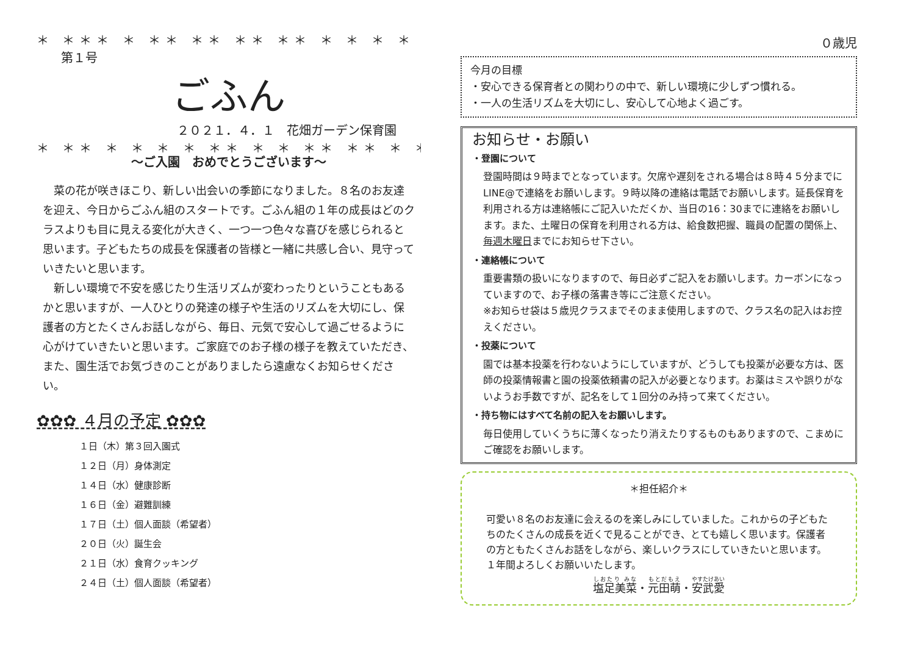＊ ＊＊＊ ＊ ＊＊ ＊＊ ＊＊ ＊＊ ＊ ＊ ＊ ＊ ＊＊ ＊
第１号
ごふん
２０２１．４．１　花畑ガーデン保育園
＊ ＊＊ ＊ ＊ ＊ ＊ ＊＊ ＊ ＊ ＊＊ ＊＊ ＊ ＊＊＊ ＊
～ご入園　おめでとうございます～
菜の花が咲きほこり、新しい出会いの季節になりました。８名のお友達を迎え、今日からごふん組のスタートです。ごふん組の１年の成長はどのクラスよりも目に見える変化が大きく、一つ一つ色々な喜びを感じられると思います。子どもたちの成長を保護者の皆様と一緒に共感し合い、見守っていきたいと思います。
新しい環境で不安を感じたり生活リズムが変わったりということもあるかと思いますが、一人ひとりの発達の様子や生活のリズムを大切にし、保護者の方とたくさんお話しながら、毎日、元気で安心して過ごせるように心がけていきたいと思います。ご家庭でのお子様の様子を教えていただき、また、園生活でお気づきのことがありましたら遠慮なくお知らせください。
✿✿✿ ４月の予定 ✿✿✿
１日（木）第３回入園式
１２日（月）身体測定
１４日（水）健康診断
１６日（金）避難訓練
１７日（土）個人面談（希望者）
２０日（火）誕生会
２１日（水）食育クッキング
２４日（土）個人面談（希望者）
０歳児
今月の目標
・安心できる保育者との関わりの中で、新しい環境に少しずつ慣れる。
・一人の生活リズムを大切にし、安心して心地よく過ごす。
お知らせ・お願い
・登園について
登園時間は９時までとなっています。欠席や遅刻をされる場合は８時４５分までに LINE@で連絡をお願いします。９時以降の連絡は電話でお願いします。延長保育を利用される方は連絡帳にご記入いただくか、当日の16：30までに連絡をお願いします。また、土曜日の保育を利用される方は、給食数把握、職員の配置の関係上、毎週木曜日までにお知らせ下さい。
・連絡帳について
重要書類の扱いになりますので、毎日必ずご記入をお願いします。カーボンになっていますので、お子様の落書き等にご注意ください。
※お知らせ袋は５歳児クラスまでそのまま使用しますので、クラス名の記入はお控えください。
・投薬について
園では基本投薬を行わないようにしていますが、どうしても投薬が必要な方は、医師の投薬情報書と園の投薬依頼書の記入が必要となります。お薬はミスや誤りがないようお手数ですが、記名をして１回分のみ持って来てください。
・持ち物にはすべて名前の記入をお願いします。
毎日使用していくうちに薄くなったり消えたりするものもありますので、こまめにご確認をお願いします。
＊担任紹介＊
可愛い８名のお友達に会えるのを楽しみにしていました。これからの子どもたちのたくさんの成長を近くで見ることができ、とても嬉しく思います。保護者の方ともたくさんお話をしながら、楽しいクラスにしていきたいと思います。１年間よろしくお願いいたします。
塩足美菜・元田萌・安武愛